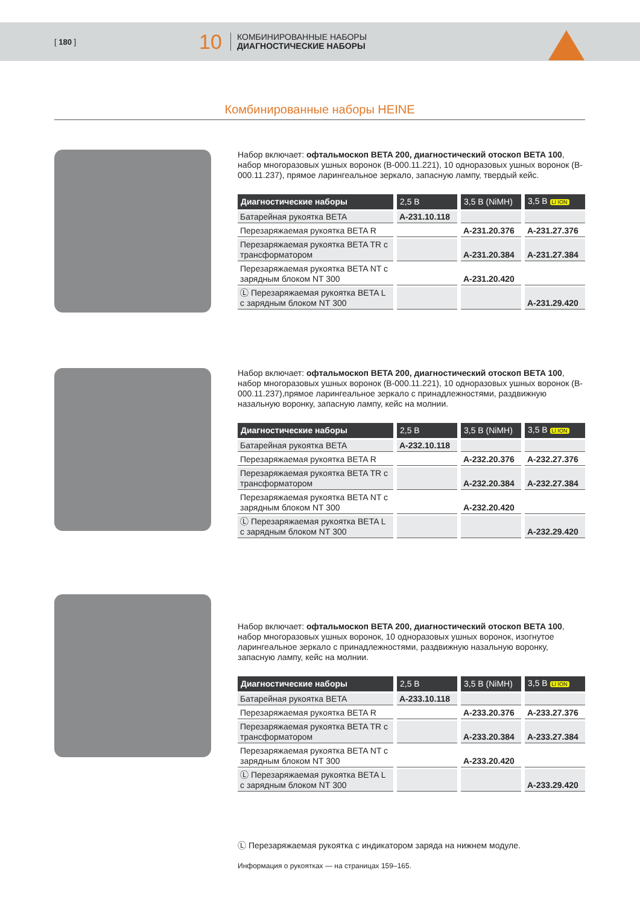[ 180 ]
10
КОМБИНИРОВАННЫЕ НАБОРЫ
ДИАГНОСТИЧЕСКИЕ НАБОРЫ
Комбинированные наборы HEINE
Набор включает: офтальмоскоп BETA 200, диагностический отоскоп BETA 100, набор многоразовых ушных воронок (B-000.11.221), 10 одноразовых ушных воронок (B-000.11.237), прямое ларингеальное зеркало, запасную лампу, твердый кейс.
| Диагностические наборы | 2,5 В | 3,5 В (NiMH) | 3,5 В LI ION |
| --- | --- | --- | --- |
| Батарейная рукоятка BETA | A-231.10.118 | | |
| Перезаряжаемая рукоятка BETA R | | A-231.20.376 | A-231.27.376 |
| Перезаряжаемая рукоятка BETA TR с трансформатором | | A-231.20.384 | A-231.27.384 |
| Перезаряжаемая рукоятка BETA NT с зарядным блоком NT 300 | | A-231.20.420 | |
| Ⓛ Перезаряжаемая рукоятка BETA L с зарядным блоком NT 300 | | | A-231.29.420 |
Набор включает: офтальмоскоп BETA 200, диагностический отоскоп BETA 100, набор многоразовых ушных воронок (B-000.11.221), 10 одноразовых ушных воронок (B-000.11.237),прямое ларингеальное зеркало с принадлежностями, раздвижную назальную воронку, запасную лампу, кейс на молнии.
| Диагностические наборы | 2,5 В | 3,5 В (NiMH) | 3,5 В LI ION |
| --- | --- | --- | --- |
| Батарейная рукоятка BETA | A-232.10.118 | | |
| Перезаряжаемая рукоятка BETA R | | A-232.20.376 | A-232.27.376 |
| Перезаряжаемая рукоятка BETA TR с трансформатором | | A-232.20.384 | A-232.27.384 |
| Перезаряжаемая рукоятка BETA NT с зарядным блоком NT 300 | | A-232.20.420 | |
| Ⓛ Перезаряжаемая рукоятка BETA L с зарядным блоком NT 300 | | | A-232.29.420 |
Набор включает: офтальмоскоп BETA 200, диагностический отоскоп BETA 100, набор многоразовых ушных воронок, 10 одноразовых ушных воронок, изогнутое ларингеальное зеркало с принадлежностями, раздвижную назальную воронку, запасную лампу, кейс на молнии.
| Диагностические наборы | 2,5 В | 3,5 В (NiMH) | 3,5 В LI ION |
| --- | --- | --- | --- |
| Батарейная рукоятка BETA | A-233.10.118 | | |
| Перезаряжаемая рукоятка BETA R | | A-233.20.376 | A-233.27.376 |
| Перезаряжаемая рукоятка BETA TR с трансформатором | | A-233.20.384 | A-233.27.384 |
| Перезаряжаемая рукоятка BETA NT с зарядным блоком NT 300 | | A-233.20.420 | |
| Ⓛ Перезаряжаемая рукоятка BETA L с зарядным блоком NT 300 | | | A-233.29.420 |
Ⓛ Перезаряжаемая рукоятка с индикатором заряда на нижнем модуле.
Информация о рукоятках — на страницах 159–165.